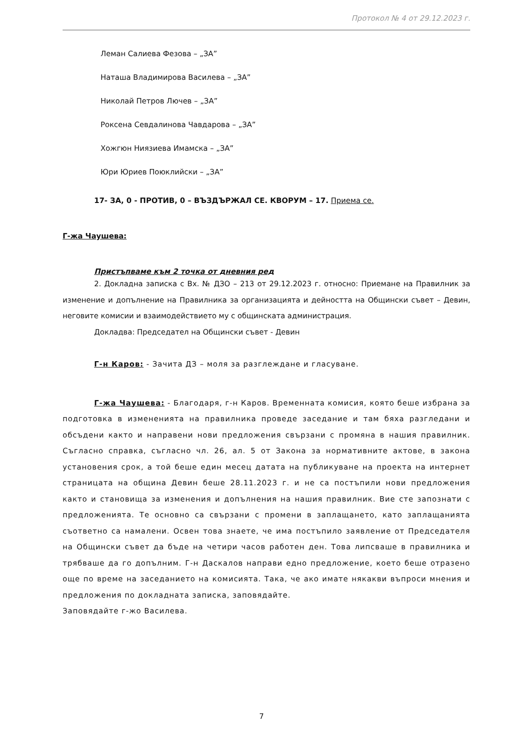Протокол № 4 от 29.12.2023 г.
Леман Салиева Фезова – „ЗА”
Наташа Владимирова Василева – „ЗА”
Николай Петров Лючев – „ЗА”
Роксена Севдалинова Чавдарова – „ЗА”
Хожгюн Ниязиева Имамска – „ЗА”
Юри Юриев Поюклийски – „ЗА”
17- ЗА, 0 - ПРОТИВ, 0 – ВЪЗДЪРЖАЛ СЕ. КВОРУМ – 17. Приема се.
Г-жа Чаушева:
Пристъпваме към 2 точка от дневния ред
2. Докладна записка с Вх. № ДЗО – 213 от 29.12.2023 г. относно: Приемане на Правилник за изменение и допълнение на Правилника за организацията и дейността на Общински съвет – Девин, неговите комисии и взаимодействието му с общинската администрация.
Докладва: Председател на Общински съвет - Девин
Г-н Каров: - Зачита ДЗ – моля за разглеждане и гласуване.
Г-жа Чаушева: - Благодаря, г-н Каров. Временната комисия, която беше избрана за подготовка в измененията на правилника проведе заседание и там бяха разгледани и обсъдени както и направени нови предложения свързани с промяна в нашия правилник. Съгласно справка, съгласно чл. 26, ал. 5 от Закона за нормативните актове, в закона установения срок, а той беше един месец датата на публикуване на проекта на интернет страницата на община Девин беше 28.11.2023 г. и не са постъпили нови предложения както и становища за изменения и допълнения на нашия правилник. Вие сте запознати с предложенията. Те основно са свързани с промени в заплащането, като заплащанията съответно са намалени. Освен това знаете, че има постъпило заявление от Председателя на Общински съвет да бъде на четири часов работен ден. Това липсваше в правилника и трябваше да го допълним. Г-н Даскалов направи едно предложение, което беше отразено още по време на заседанието на комисията. Така, че ако имате някакви въпроси мнения и предложения по докладната записка, заповядайте.
Заповядайте г-жо Василева.
7